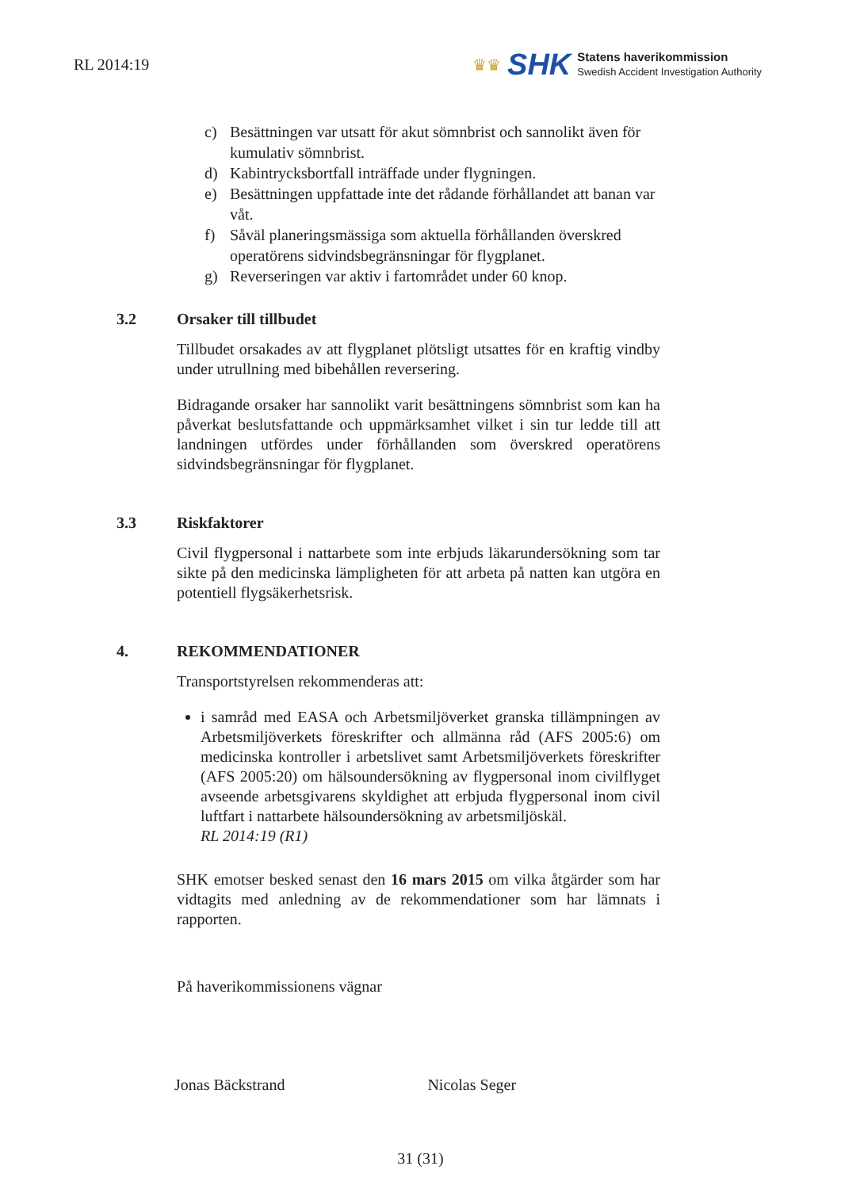RL 2014:19
♛♛ SHK
Statens haverikommission
Swedish Accident Investigation Authority
c) Besättningen var utsatt för akut sömnbrist och sannolikt även för kumulativ sömnbrist.
d) Kabintrycksbortfall inträffade under flygningen.
e) Besättningen uppfattade inte det rådande förhållandet att banan var våt.
f) Såväl planeringsmässiga som aktuella förhållanden överskred operatörens sidvindsbegränsningar för flygplanet.
g) Reverseringen var aktiv i fartområdet under 60 knop.
3.2 Orsaker till tillbudet
Tillbudet orsakades av att flygplanet plötsligt utsattes för en kraftig vindby under utrullning med bibehållen reversering.
Bidragande orsaker har sannolikt varit besättningens sömnbrist som kan ha påverkat beslutsfattande och uppmärksamhet vilket i sin tur ledde till att landningen utfördes under förhållanden som överskred operatörens sidvindsbegränsningar för flygplanet.
3.3 Riskfaktorer
Civil flygpersonal i nattarbete som inte erbjuds läkarundersökning som tar sikte på den medicinska lämpligheten för att arbeta på natten kan utgöra en potentiell flygsäkerhetsrisk.
4. REKOMMENDATIONER
Transportstyrelsen rekommenderas att:
i samråd med EASA och Arbetsmiljöverket granska tillämpningen av Arbetsmiljöverkets föreskrifter och allmänna råd (AFS 2005:6) om medicinska kontroller i arbetslivet samt Arbetsmiljöverkets föreskrifter (AFS 2005:20) om hälsoundersökning av flygpersonal inom civilflyget avseende arbetsgivarens skyldighet att erbjuda flygpersonal inom civil luftfart i nattarbete hälsoundersökning av arbetsmiljöskäl.
RL 2014:19 (R1)
SHK emotser besked senast den 16 mars 2015 om vilka åtgärder som har vidtagits med anledning av de rekommendationer som har lämnats i rapporten.
På haverikommissionens vägnar
Jonas Bäckstrand Nicolas Seger
31 (31)